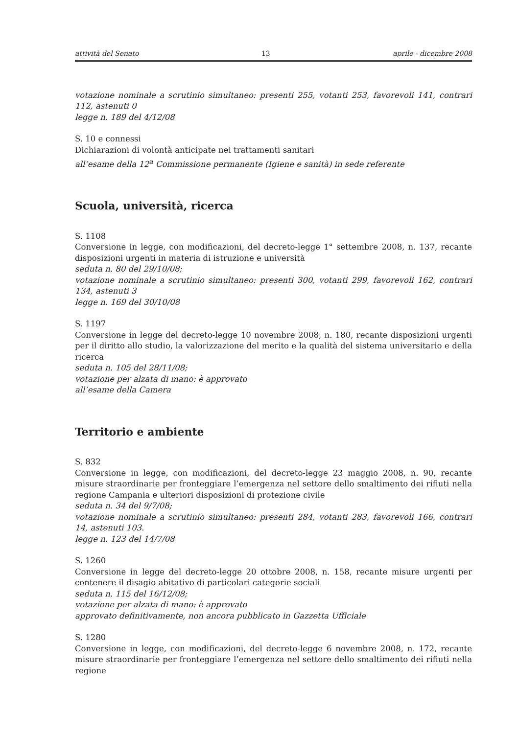attività del Senato 13 aprile - dicembre 2008
votazione nominale a scrutinio simultaneo: presenti 255, votanti 253, favorevoli 141, contrari 112, astenuti 0
legge n. 189 del 4/12/08
S. 10 e connessi
Dichiarazioni di volontà anticipate nei trattamenti sanitari
all’esame della 12<sup>a</sup> Commissione permanente (Igiene e sanità) in sede referente
Scuola, università, ricerca
S. 1108
Conversione in legge, con modificazioni, del decreto-legge 1° settembre 2008, n. 137, recante disposizioni urgenti in materia di istruzione e università
seduta n. 80 del 29/10/08;
votazione nominale a scrutinio simultaneo: presenti 300, votanti 299, favorevoli 162, contrari 134, astenuti 3
legge n. 169 del 30/10/08
S. 1197
Conversione in legge del decreto-legge 10 novembre 2008, n. 180, recante disposizioni urgenti per il diritto allo studio, la valorizzazione del merito e la qualità del sistema universitario e della ricerca
seduta n. 105 del 28/11/08;
votazione per alzata di mano: è approvato
all’esame della Camera
Territorio e ambiente
S. 832
Conversione in legge, con modificazioni, del decreto-legge 23 maggio 2008, n. 90, recante misure straordinarie per fronteggiare l’emergenza nel settore dello smaltimento dei rifiuti nella regione Campania e ulteriori disposizioni di protezione civile
seduta n. 34 del 9/7/08;
votazione nominale a scrutinio simultaneo: presenti 284, votanti 283, favorevoli 166, contrari 14, astenuti 103.
legge n. 123 del 14/7/08
S. 1260
Conversione in legge del decreto-legge 20 ottobre 2008, n. 158, recante misure urgenti per contenere il disagio abitativo di particolari categorie sociali
seduta n. 115 del 16/12/08;
votazione per alzata di mano: è approvato
approvato definitivamente, non ancora pubblicato in Gazzetta Ufficiale
S. 1280
Conversione in legge, con modificazioni, del decreto-legge 6 novembre 2008, n. 172, recante misure straordinarie per fronteggiare l’emergenza nel settore dello smaltimento dei rifiuti nella regione